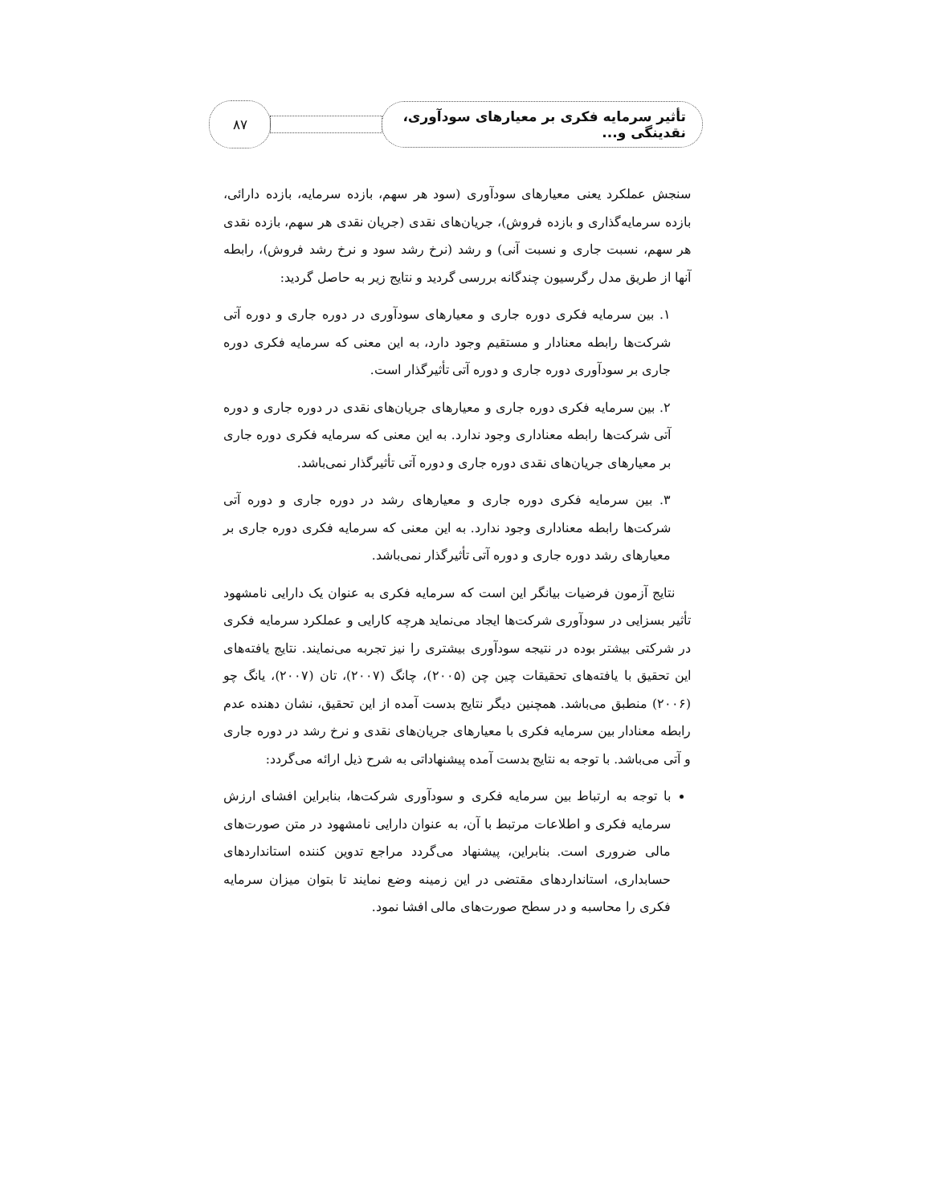تأثیر سرمایه فکری بر معیارهای سودآوری، نقدینگی و...
۸۷
سنجش عملکرد یعنی معیارهای سودآوری (سود هر سهم، بازده سرمایه، بازده دارائی، بازده سرمایه‌گذاری و بازده فروش)، جریان‌های نقدی (جریان نقدی هر سهم، بازده نقدی هر سهم، نسبت جاری و نسبت آنی) و رشد (نرخ رشد سود و نرخ رشد فروش)، رابطه آنها از طریق مدل رگرسیون چندگانه بررسی گردید و نتایج زیر به حاصل گردید:
۱. بین سرمایه فکری دوره جاری و معیارهای سودآوری در دوره جاری و دوره آتی شرکت‌ها رابطه معنادار و مستقیم وجود دارد، به این معنی که سرمایه فکری دوره جاری بر سودآوری دوره جاری و دوره آتی تأثیرگذار است.
۲. بین سرمایه فکری دوره جاری و معیارهای جریان‌های نقدی در دوره جاری و دوره آتی شرکت‌ها رابطه معناداری وجود ندارد. به این معنی که سرمایه فکری دوره جاری بر معیارهای جریان‌های نقدی دوره جاری و دوره آتی تأثیرگذار نمی‌باشد.
۳. بین سرمایه فکری دوره جاری و معیارهای رشد در دوره جاری و دوره آتی شرکت‌ها رابطه معناداری وجود ندارد. به این معنی که سرمایه فکری دوره جاری بر معیارهای رشد دوره جاری و دوره آتی تأثیرگذار نمی‌باشد.
نتایج آزمون فرضیات بیانگر این است که سرمایه فکری به عنوان یک دارایی نامشهود تأثیر بسزایی در سودآوری شرکت‌ها ایجاد می‌نماید هرچه کارایی و عملکرد سرمایه فکری در شرکتی بیشتر بوده در نتیجه سودآوری بیشتری را نیز تجربه می‌نمایند. نتایج یافته‌های این تحقیق با یافته‌های تحقیقات چین چن (۲۰۰۵)، چانگ (۲۰۰۷)، تان (۲۰۰۷)، یانگ چو (۲۰۰۶) منطبق می‌باشد. همچنین دیگر نتایج بدست آمده از این تحقیق، نشان دهنده عدم رابطه معنادار بین سرمایه فکری با معیارهای جریان‌های نقدی و نرخ رشد در دوره جاری و آتی می‌باشد. با توجه به نتایج بدست آمده پیشنهاداتی به شرح ذیل ارائه می‌گردد:
با توجه به ارتباط بین سرمایه فکری و سودآوری شرکت‌ها، بنابراین افشای ارزش سرمایه فکری و اطلاعات مرتبط با آن، به عنوان دارایی نامشهود در متن صورت‌های مالی ضروری است. بنابراین، پیشنهاد می‌گردد مراجع تدوین کننده استانداردهای حسابداری، استانداردهای مقتضی در این زمینه وضع نمایند تا بتوان میزان سرمایه فکری را محاسبه و در سطح صورت‌های مالی افشا نمود.